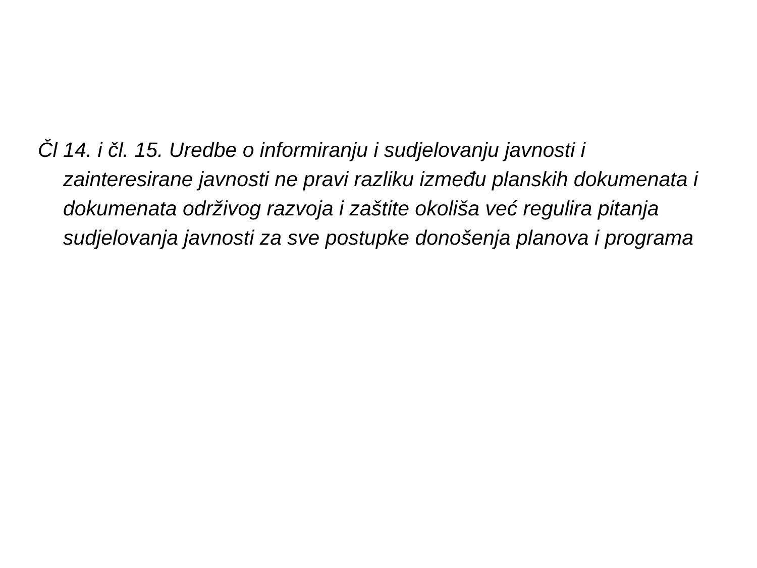Čl 14. i čl. 15. Uredbe o informiranju i sudjelovanju javnosti i zainteresirane javnosti ne pravi razliku između planskih dokumenata i dokumenata održivog razvoja i zaštite okoliša već regulira pitanja sudjelovanja javnosti za sve postupke donošenja planova i programa